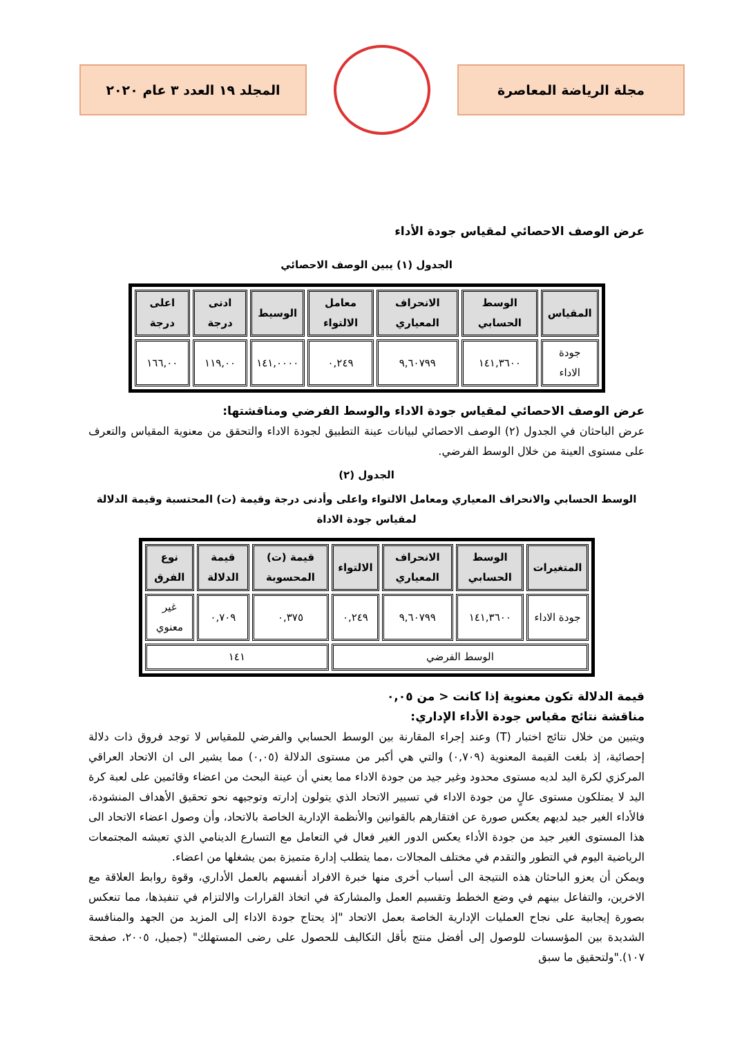مجلة الرياضة المعاصرة المجلد ١٩ العدد ٣ عام ٢٠٢٠
عرض الوصف الاحصائي لمقياس جودة الأداء
الجدول (١) يبين الوصف الاحصائي
| المقياس | الوسط الحسابي | الانحراف المعياري | معامل الالتواء | الوسيط | ادنى درجة | اعلى درجة |
| --- | --- | --- | --- | --- | --- | --- |
| جودة الاداء | ١٤١,٣٦٠٠ | ٩,٦٠٧٩٩ | ٠,٢٤٩ | ١٤١,٠٠٠٠ | ١١٩,٠٠ | ١٦٦,٠٠ |
عرض الوصف الاحصائي لمقياس جودة الاداء والوسط الفرضي ومناقشتها:
عرض الباحثان في الجدول (٢) الوصف الاحصائي لبيانات عينة التطبيق لجودة الاداء والتحقق من معنوية المقياس والتعرف على مستوى العينة من خلال الوسط الفرضي.
الجدول (٢)
الوسط الحسابي والانحراف المعياري ومعامل الالتواء واعلى وأدنى درجة وقيمة (ت) المحتسبة وقيمة الدلالة لمقياس جودة الاداة
| المتغيرات | الوسط الحسابي | الانحراف المعياري | الالتواء | قيمة (ت) المحسوبة | قيمة الدلالة | نوع الفرق |
| --- | --- | --- | --- | --- | --- | --- |
| جودة الاداء | ١٤١,٣٦٠٠ | ٩,٦٠٧٩٩ | ٠,٢٤٩ | ٠,٣٧٥ | ٠,٧٠٩ | غير معنوي |
| الوسط الفرضي | | | | ١٤١ | | |
قيمة الدلالة تكون معنوية إذا كانت < من ٠,٠٥
مناقشة نتائج مقياس جودة الأداء الإداري:
ويتبين من خلال نتائج اختبار (T) وعند إجراء المقارنة بين الوسط الحسابي والفرضي للمقياس لا توجد فروق ذات دلالة إحصائية، إذ بلغت القيمة المعنوية (٠,٧٠٩) والتي هي أكبر من مستوى الدلالة (٠,٠٥) مما يشير الى ان الاتحاد العراقي المركزي لكرة اليد لديه مستوى محدود وغير جيد من جودة الاداء مما يعني أن عينة البحث من اعضاء وقائمين على لعبة كرة اليد لا يمتلكون مستوى عالٍ من جودة الاداء في تسيير الاتحاد الذي يتولون إدارته وتوجيهه نحو تحقيق الأهداف المنشودة، فالأداء الغير جيد لديهم يعكس صورة عن افتقارهم بالقوانين والأنظمة الإدارية الخاصة بالاتحاد، وأن وصول اعضاء الاتحاد الى هذا المستوى الغير جيد من جودة الأداء يعكس الدور الغير فعال في التعامل مع التسارع الدينامي الذي تعيشه المجتمعات الرياضية اليوم في التطور والتقدم في مختلف المجالات ،مما يتطلب إدارة متميزة بمن يشغلها من اعضاء.
ويمكن أن يعزو الباحثان هذه النتيجة الى أسباب أخرى منها خبرة الافراد أنفسهم بالعمل الأداري، وقوة روابط العلاقة مع الاخرين، والتفاعل بينهم في وضع الخطط وتقسيم العمل والمشاركة في اتخاذ القرارات والالتزام في تنفيذها، مما تنعكس بصورة إيجابية على نجاح العمليات الإدارية الخاصة بعمل الاتحاد "إذ يحتاج جودة الاداء إلى المزيد من الجهد والمنافسة الشديدة بين المؤسسات للوصول إلى أفضل منتج بأقل التكاليف للحصول على رضى المستهلك" (جميل، ٢٠٠٥، صفحة ١٠٧)."ولتحقيق ما سبق